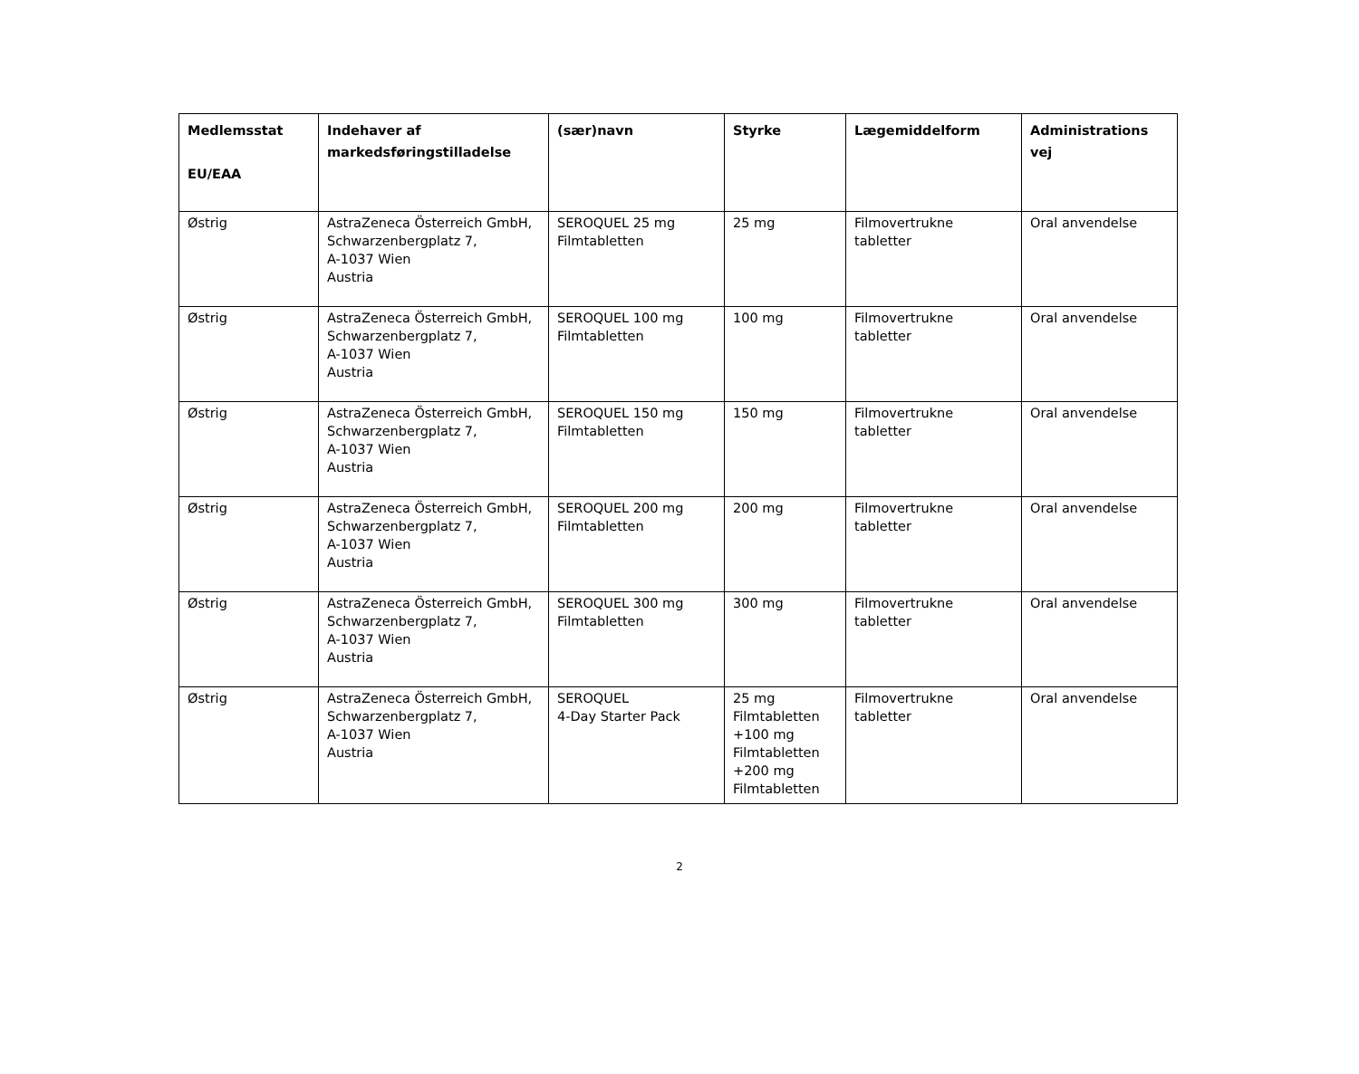| Medlemsstat EU/EAA | Indehaver af markedsføringstilladelse | (sær)navn | Styrke | Lægemiddelform | Administrations vej |
| --- | --- | --- | --- | --- | --- |
| Østrig | AstraZeneca Österreich GmbH, Schwarzenbergplatz 7, A-1037 Wien Austria | SEROQUEL 25 mg Filmtabletten | 25 mg | Filmovertrukne tabletter | Oral anvendelse |
| Østrig | AstraZeneca Österreich GmbH, Schwarzenbergplatz 7, A-1037 Wien Austria | SEROQUEL 100 mg Filmtabletten | 100 mg | Filmovertrukne tabletter | Oral anvendelse |
| Østrig | AstraZeneca Österreich GmbH, Schwarzenbergplatz 7, A-1037 Wien Austria | SEROQUEL 150 mg Filmtabletten | 150 mg | Filmovertrukne tabletter | Oral anvendelse |
| Østrig | AstraZeneca Österreich GmbH, Schwarzenbergplatz 7, A-1037 Wien Austria | SEROQUEL 200 mg Filmtabletten | 200 mg | Filmovertrukne tabletter | Oral anvendelse |
| Østrig | AstraZeneca Österreich GmbH, Schwarzenbergplatz 7, A-1037 Wien Austria | SEROQUEL 300 mg Filmtabletten | 300 mg | Filmovertrukne tabletter | Oral anvendelse |
| Østrig | AstraZeneca Österreich GmbH, Schwarzenbergplatz 7, A-1037 Wien Austria | SEROQUEL 4-Day Starter Pack | 25 mg Filmtabletten +100 mg Filmtabletten +200 mg Filmtabletten | Filmovertrukne tabletter | Oral anvendelse |
2